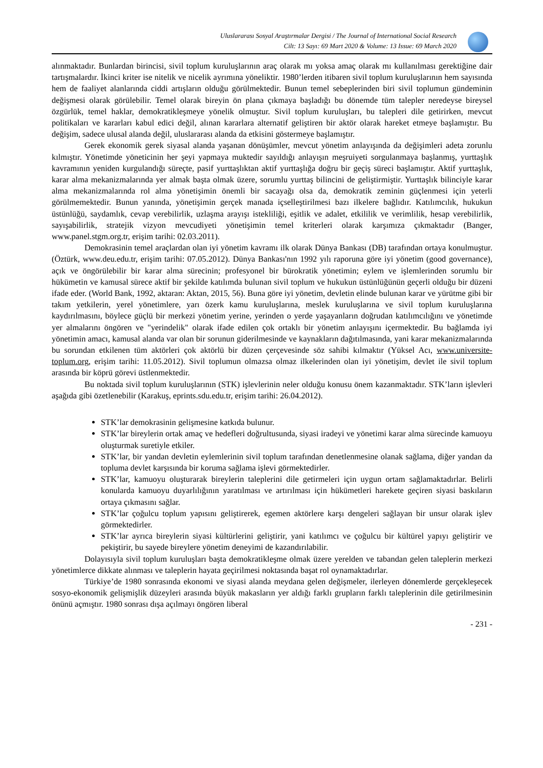Uluslararası Sosyal Araştırmalar Dergisi / The Journal of International Social Research
Cilt: 13 Sayı: 69 Mart 2020 & Volume: 13 Issue: 69 March 2020
alınmaktadır. Bunlardan birincisi, sivil toplum kuruluşlarının araç olarak mı yoksa amaç olarak mı kullanılması gerektiğine dair tartışmalardır. İkinci kriter ise nitelik ve nicelik ayrımına yöneliktir. 1980’lerden itibaren sivil toplum kuruluşlarının hem sayısında hem de faaliyet alanlarında ciddi artışların olduğu görülmektedir. Bunun temel sebeplerinden biri sivil toplumun gündeminin değişmesi olarak görülebilir. Temel olarak bireyin ön plana çıkmaya başladığı bu dönemde tüm talepler neredeyse bireysel özgürlük, temel haklar, demokratikleşmeye yönelik olmuştur. Sivil toplum kuruluşları, bu talepleri dile getirirken, mevcut politikaları ve kararları kabul edici değil, alınan kararlara alternatif geliştiren bir aktör olarak hareket etmeye başlamıştır. Bu değişim, sadece ulusal alanda değil, uluslararası alanda da etkisini göstermeye başlamıştır.
Gerek ekonomik gerek siyasal alanda yaşanan dönüşümler, mevcut yönetim anlayışında da değişimleri adeta zorunlu kılmıştır. Yönetimde yöneticinin her şeyi yapmaya muktedir sayıldığı anlayışın meşruiyeti sorgulanmaya başlanmış, yurttaşlık kavramının yeniden kurgulandığı süreçte, pasif yurttaşlıktan aktif yurttaşlığa doğru bir geçiş süreci başlamıştır. Aktif yurttaşlık, karar alma mekanizmalarında yer almak başta olmak üzere, sorumlu yurttaş bilincini de geliştirmiştir. Yurttaşlık bilinciyle karar alma mekanizmalarında rol alma yönetişimin önemli bir sacayağı olsa da, demokratik zeminin güçlenmesi için yeterli görülmemektedir. Bunun yanında, yönetişimin gerçek manada içselleştirilmesi bazı ilkelere bağlıdır. Katılımcılık, hukukun üstünlüğü, saydamlık, cevap verebilirlik, uzlaşma arayışı istekliliği, eşitlik ve adalet, etkililik ve verimlilik, hesap verebilirlik, sayışabilirlik, stratejik vizyon mevcudiyeti yönetişimin temel kriterleri olarak karşımıza çıkmaktadır (Banger, www.panel.stgm.org.tr, erişim tarihi: 02.03.2011).
Demokrasinin temel araçlardan olan iyi yönetim kavramı ilk olarak Dünya Bankası (DB) tarafından ortaya konulmuştur. (Öztürk, www.deu.edu.tr, erişim tarihi: 07.05.2012). Dünya Bankası'nın 1992 yılı raporuna göre iyi yönetim (good governance), açık ve öngörülebilir bir karar alma sürecinin; profesyonel bir bürokratik yönetimin; eylem ve işlemlerinden sorumlu bir hükümetin ve kamusal sürece aktif bir şekilde katılımda bulunan sivil toplum ve hukukun üstünlüğünün geçerli olduğu bir düzeni ifade eder. (World Bank, 1992, aktaran: Aktan, 2015, 56). Buna göre iyi yönetim, devletin elinde bulunan karar ve yürütme gibi bir takım yetkilerin, yerel yönetimlere, yarı özerk kamu kuruluşlarına, meslek kuruluşlarına ve sivil toplum kuruluşlarına kaydırılmasını, böylece güçlü bir merkezi yönetim yerine, yerinden o yerde yaşayanların doğrudan katılımcılığını ve yönetimde yer almalarını öngören ve "yerindelik" olarak ifade edilen çok ortaklı bir yönetim anlayışını içermektedir. Bu bağlamda iyi yönetimin amacı, kamusal alanda var olan bir sorunun giderilmesinde ve kaynakların dağıtılmasında, yani karar mekanizmalarında bu sorundan etkilenen tüm aktörleri çok aktörlü bir düzen çerçevesinde söz sahibi kılmaktır (Yüksel Acı, www.universite-toplum.org, erişim tarihi: 11.05.2012). Sivil toplumun olmazsa olmaz ilkelerinden olan iyi yönetişim, devlet ile sivil toplum arasında bir köprü görevi üstlenmektedir.
Bu noktada sivil toplum kuruluşlarının (STK) işlevlerinin neler olduğu konusu önem kazanmaktadır. STK’ların işlevleri aşağıda gibi özetlenebilir (Karakuş, eprints.sdu.edu.tr, erişim tarihi: 26.04.2012).
STK’lar demokrasinin gelişmesine katkıda bulunur.
STK’lar bireylerin ortak amaç ve hedefleri doğrultusunda, siyasi iradeyi ve yönetimi karar alma sürecinde kamuoyu oluşturmak suretiyle etkiler.
STK’lar, bir yandan devletin eylemlerinin sivil toplum tarafından denetlenmesine olanak sağlama, diğer yandan da topluma devlet karşısında bir koruma sağlama işlevi görmektedirler.
STK’lar, kamuoyu oluşturarak bireylerin taleplerini dile getirmeleri için uygun ortam sağlamaktadırlar. Belirli konularda kamuoyu duyarlılığının yaratılması ve artırılması için hükümetleri harekete geçiren siyasi baskıların ortaya çıkmasını sağlar.
STK’lar çoğulcu toplum yapısını geliştirerek, egemen aktörlere karşı dengeleri sağlayan bir unsur olarak işlev görmektedirler.
STK’lar ayrıca bireylerin siyasi kültürlerini geliştirir, yani katılımcı ve çoğulcu bir kültürel yapıyı geliştirir ve pekiştirir, bu sayede bireylere yönetim deneyimi de kazandırılabilir.
Dolayısıyla sivil toplum kuruluşları başta demokratikleşme olmak üzere yerelden ve tabandan gelen taleplerin merkezi yönetimlerce dikkate alınması ve taleplerin hayata geçirilmesi noktasında başat rol oynamaktadırlar.
Türkiye’de 1980 sonrasında ekonomi ve siyasi alanda meydana gelen değişmeler, ilerleyen dönemlerde gerçekleşecek sosyo-ekonomik gelişmişlik düzeyleri arasında büyük makasların yer aldığı farklı grupların farklı taleplerinin dile getirilmesinin önünü açmıştır. 1980 sonrası dışa açılmayı öngören liberal
- 231 -